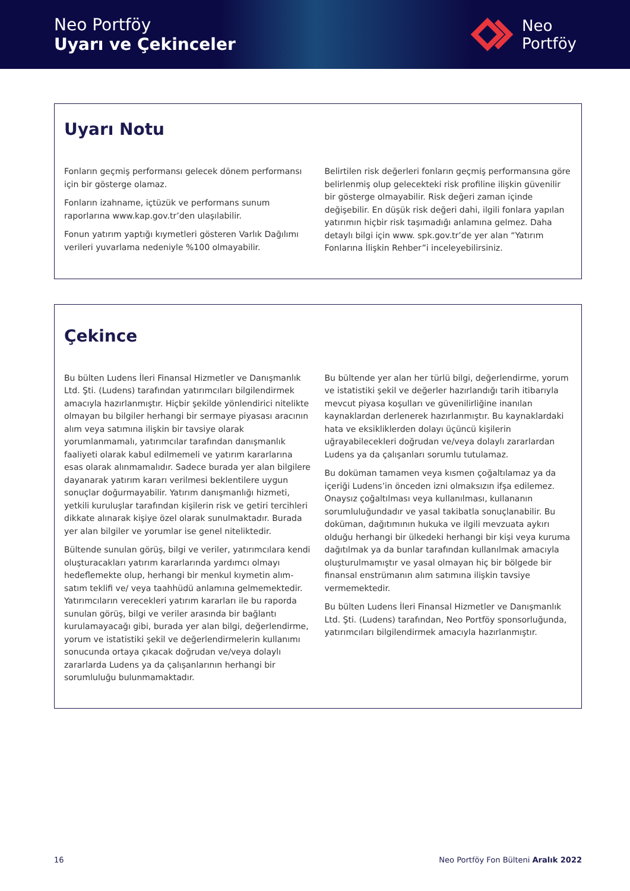Neo Portföy
Uyarı ve Çekinceler
Neo
Portföy
Uyarı Notu
Fonların geçmiş performansı gelecek dönem performansı için bir gösterge olamaz.
Fonların izahname, içtüzük ve performans sunum raporlarına www.kap.gov.tr’den ulaşılabilir.
Fonun yatırım yaptığı kıymetleri gösteren Varlık Dağılımı verileri yuvarlama nedeniyle %100 olmayabilir.
Belirtilen risk değerleri fonların geçmiş performansına göre belirlenmiş olup gelecekteki risk profiline ilişkin güvenilir bir gösterge olmayabilir. Risk değeri zaman içinde değişebilir. En düşük risk değeri dahi, ilgili fonlara yapılan yatırımın hiçbir risk taşımadığı anlamına gelmez. Daha detaylı bilgi için www. spk.gov.tr’de yer alan “Yatırım Fonlarına İlişkin Rehber”i inceleyebilirsiniz.
Çekince
Bu bülten Ludens İleri Finansal Hizmetler ve Danışmanlık Ltd. Şti. (Ludens) tarafından yatırımcıları bilgilendirmek amacıyla hazırlanmıştır. Hiçbir şekilde yönlendirici nitelikte olmayan bu bilgiler herhangi bir sermaye piyasası aracının alım veya satımına ilişkin bir tavsiye olarak yorumlanmamalı, yatırımcılar tarafından danışmanlık faaliyeti olarak kabul edilmemeli ve yatırım kararlarına esas olarak alınmamalıdır. Sadece burada yer alan bilgilere dayanarak yatırım kararı verilmesi beklentilere uygun sonuçlar doğurmayabilir. Yatırım danışmanlığı hizmeti, yetkili kuruluşlar tarafından kişilerin risk ve getiri tercihleri dikkate alınarak kişiye özel olarak sunulmaktadır. Burada yer alan bilgiler ve yorumlar ise genel niteliktedir.
Bültende sunulan görüş, bilgi ve veriler, yatırımcılara kendi oluşturacakları yatırım kararlarında yardımcı olmayı hedeflemekte olup, herhangi bir menkul kıymetin alım-satım teklifi ve/ veya taahhüdü anlamına gelmemektedir. Yatırımcıların verecekleri yatırım kararları ile bu raporda sunulan görüş, bilgi ve veriler arasında bir bağlantı kurulamayacağı gibi, burada yer alan bilgi, değerlendirme, yorum ve istatistiki şekil ve değerlendirmelerin kullanımı sonucunda ortaya çıkacak doğrudan ve/veya dolaylı zararlarda Ludens ya da çalışanlarının herhangi bir sorumluluğu bulunmamaktadır.
Bu bültende yer alan her türlü bilgi, değerlendirme, yorum ve istatistiki şekil ve değerler hazırlandığı tarih itibarıyla mevcut piyasa koşulları ve güvenilirliğine inanılan kaynaklardan derlenerek hazırlanmıştır. Bu kaynaklardaki hata ve eksikliklerden dolayı üçüncü kişilerin uğrayabilecekleri doğrudan ve/veya dolaylı zararlardan Ludens ya da çalışanları sorumlu tutulamaz.
Bu doküman tamamen veya kısmen çoğaltılamaz ya da içeriği Ludens’in önceden izni olmaksızın ifşa edilemez. Onaysız çoğaltılması veya kullanılması, kullananın sorumluluğundadır ve yasal takibatla sonuçlanabilir. Bu doküman, dağıtımının hukuka ve ilgili mevzuata aykırı olduğu herhangi bir ülkedeki herhangi bir kişi veya kuruma dağıtılmak ya da bunlar tarafından kullanılmak amacıyla oluşturulmamıştır ve yasal olmayan hiç bir bölgede bir finansal enstrümanın alım satımına ilişkin tavsiye vermemektedir.
Bu bülten Ludens İleri Finansal Hizmetler ve Danışmanlık Ltd. Şti. (Ludens) tarafından, Neo Portföy sponsorluğunda, yatırımcıları bilgilendirmek amacıyla hazırlanmıştır.
16 Neo Portföy Fon Bülteni Aralık 2022